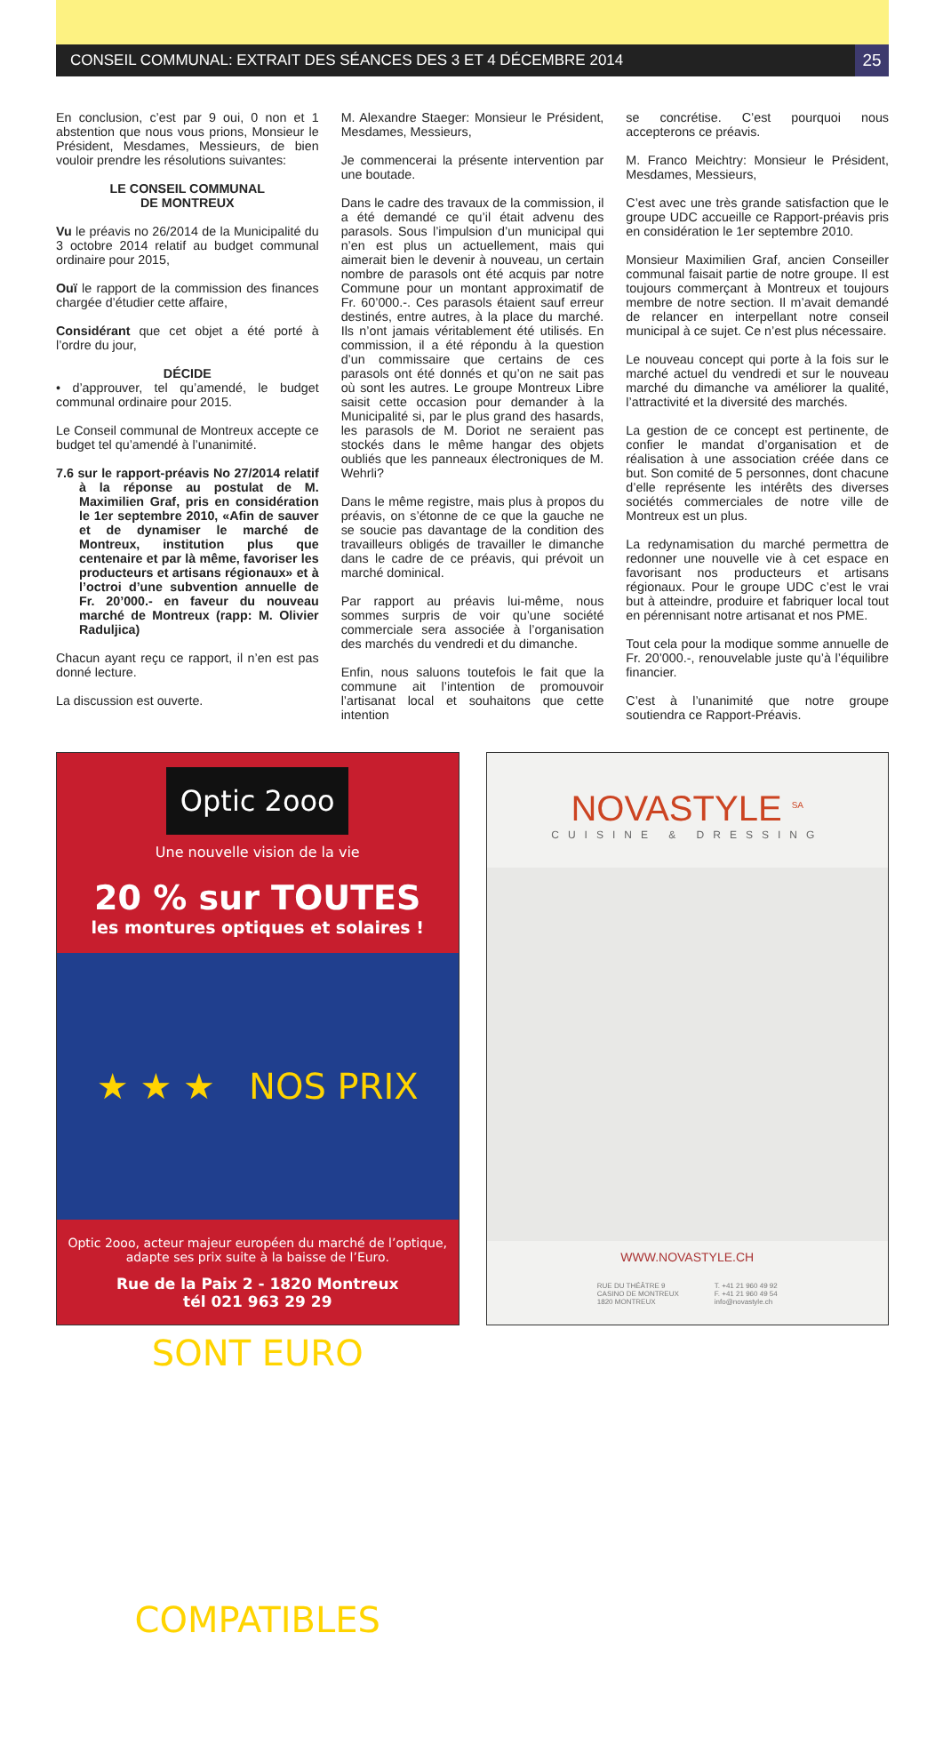CONSEIL COMMUNAL: EXTRAIT DES SÉANCES DES 3 ET 4 DÉCEMBRE 2014
25
En conclusion, c’est par 9 oui, 0 non et 1 abstention que nous vous prions, Monsieur le Président, Mesdames, Messieurs, de bien vouloir prendre les résolutions suivantes:
LE CONSEIL COMMUNAL
DE MONTREUX
Vu le préavis no 26/2014 de la Municipalité du 3 octobre 2014 relatif au budget communal ordinaire pour 2015,
Ouï le rapport de la commission des finances chargée d’étudier cette affaire,
Considérant que cet objet a été porté à l’ordre du jour,
DÉCIDE
• d’approuver, tel qu’amendé, le budget communal ordinaire pour 2015.
Le Conseil communal de Montreux accepte ce budget tel qu’amendé à l’unanimité.
7.6 sur le rapport-préavis No 27/2014 relatif à la réponse au postulat de M. Maximilien Graf, pris en considération le 1er septembre 2010, «Afin de sauver et de dynamiser le marché de Montreux, institution plus que centenaire et par là même, favoriser les producteurs et artisans régionaux» et à l’octroi d’une subvention annuelle de Fr. 20’000.- en faveur du nouveau marché de Montreux (rapp: M. Olivier Raduljica)
Chacun ayant reçu ce rapport, il n’en est pas donné lecture.
La discussion est ouverte.
M. Alexandre Staeger: Monsieur le Président, Mesdames, Messieurs,
Je commencerai la présente intervention par une boutade.
Dans le cadre des travaux de la commission, il a été demandé ce qu’il était advenu des parasols. Sous l’impulsion d’un municipal qui n’en est plus un actuellement, mais qui aimerait bien le devenir à nouveau, un certain nombre de parasols ont été acquis par notre Commune pour un montant approximatif de Fr. 60’000.-. Ces parasols étaient sauf erreur destinés, entre autres, à la place du marché. Ils n’ont jamais véritablement été utilisés. En commission, il a été répondu à la question d’un commissaire que certains de ces parasols ont été donnés et qu’on ne sait pas où sont les autres. Le groupe Montreux Libre saisit cette occasion pour demander à la Municipalité si, par le plus grand des hasards, les parasols de M. Doriot ne seraient pas stockés dans le même hangar des objets oubliés que les panneaux électroniques de M. Wehrli?
Dans le même registre, mais plus à propos du préavis, on s’étonne de ce que la gauche ne se soucie pas davantage de la condition des travailleurs obligés de travailler le dimanche dans le cadre de ce préavis, qui prévoit un marché dominical.
Par rapport au préavis lui-même, nous sommes surpris de voir qu’une société commerciale sera associée à l’organisation des marchés du vendredi et du dimanche.
Enfin, nous saluons toutefois le fait que la commune ait l’intention de promouvoir l’artisanat local et souhaitons que cette intention
se concrétise. C’est pourquoi nous accepterons ce préavis.
M. Franco Meichtry: Monsieur le Président, Mesdames, Messieurs,
C’est avec une très grande satisfaction que le groupe UDC accueille ce Rapport-préavis pris en considération le 1er septembre 2010.
Monsieur Maximilien Graf, ancien Conseiller communal faisait partie de notre groupe. Il est toujours commerçant à Montreux et toujours membre de notre section. Il m’avait demandé de relancer en interpellant notre conseil municipal à ce sujet. Ce n’est plus nécessaire.
Le nouveau concept qui porte à la fois sur le marché actuel du vendredi et sur le nouveau marché du dimanche va améliorer la qualité, l’attractivité et la diversité des marchés.
La gestion de ce concept est pertinente, de confier le mandat d’organisation et de réalisation à une association créée dans ce but. Son comité de 5 personnes, dont chacune d’elle représente les intérêts des diverses sociétés commerciales de notre ville de Montreux est un plus.
La redynamisation du marché permettra de redonner une nouvelle vie à cet espace en favorisant nos producteurs et artisans régionaux. Pour le groupe UDC c’est le vrai but à atteindre, produire et fabriquer local tout en pérennisant notre artisanat et nos PME.
Tout cela pour la modique somme annuelle de Fr. 20’000.-, renouvelable juste qu’à l’équilibre financier.
C’est à l’unanimité que notre groupe soutiendra ce Rapport-Préavis.
Optic 2ooo
Une nouvelle vision de la vie
20 % sur TOUTES
les montures optiques et solaires !
★ ★ ★ NOS PRIX SONT EURO COMPATIBLES
Optic 2ooo, acteur majeur européen du marché de l’optique,
adapte ses prix suite à la baisse de l’Euro.
Rue de la Paix 2 - 1820 Montreux
tél 021 963 29 29
NOVASTYLE <sup>SA</sup>
CUISINE & DRESSING
WWW.NOVASTYLE.CH
RUE DU THÉÂTRE 9
CASINO DE MONTREUX
1820 MONTREUX
T. +41 21 960 49 92
F. +41 21 960 49 54
info@novastyle.ch